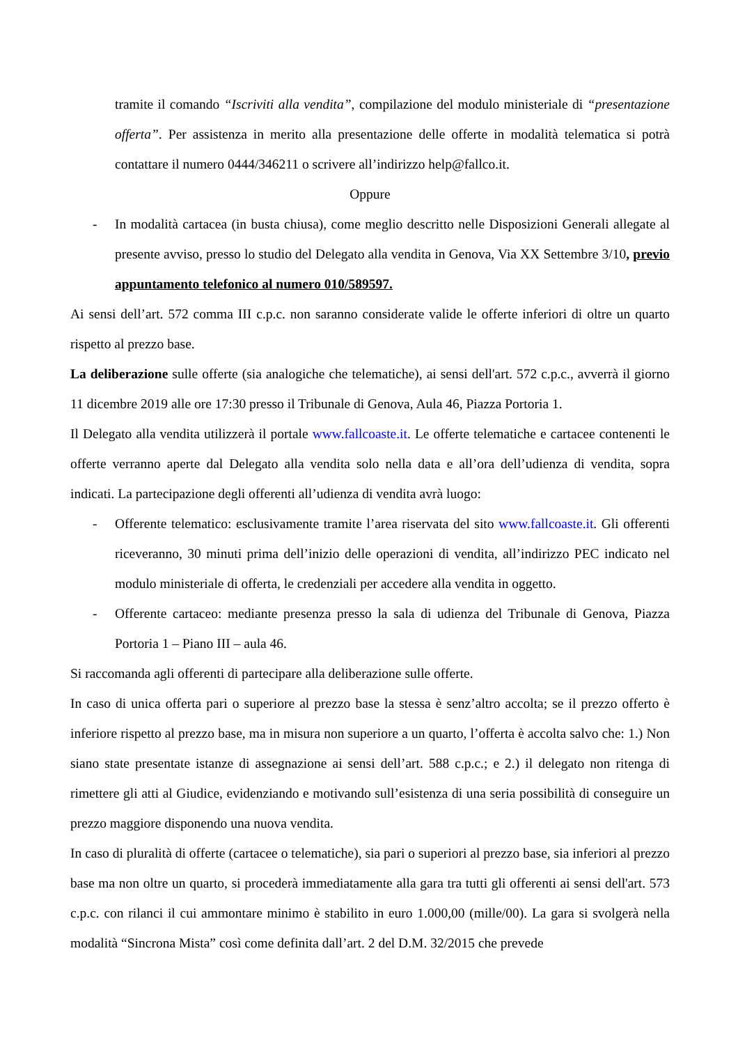tramite il comando “Iscriviti alla vendita”, compilazione del modulo ministeriale di “presentazione offerta”. Per assistenza in merito alla presentazione delle offerte in modalità telematica si potrà contattare il numero 0444/346211 o scrivere all’indirizzo help@fallco.it.
Oppure
- In modalità cartacea (in busta chiusa), come meglio descritto nelle Disposizioni Generali allegate al presente avviso, presso lo studio del Delegato alla vendita in Genova, Via XX Settembre 3/10, previo appuntamento telefonico al numero 010/589597.
Ai sensi dell’art. 572 comma III c.p.c. non saranno considerate valide le offerte inferiori di oltre un quarto rispetto al prezzo base.
La deliberazione sulle offerte (sia analogiche che telematiche), ai sensi dell'art. 572 c.p.c., avverrà il giorno 11 dicembre 2019 alle ore 17:30 presso il Tribunale di Genova, Aula 46, Piazza Portoria 1.
Il Delegato alla vendita utilizzerà il portale www.fallcoaste.it. Le offerte telematiche e cartacee contenenti le offerte verranno aperte dal Delegato alla vendita solo nella data e all’ora dell’udienza di vendita, sopra indicati. La partecipazione degli offerenti all’udienza di vendita avrà luogo:
- Offerente telematico: esclusivamente tramite l’area riservata del sito www.fallcoaste.it. Gli offerenti riceveranno, 30 minuti prima dell’inizio delle operazioni di vendita, all’indirizzo PEC indicato nel modulo ministeriale di offerta, le credenziali per accedere alla vendita in oggetto.
- Offerente cartaceo: mediante presenza presso la sala di udienza del Tribunale di Genova, Piazza Portoria 1 – Piano III – aula 46.
Si raccomanda agli offerenti di partecipare alla deliberazione sulle offerte.
In caso di unica offerta pari o superiore al prezzo base la stessa è senz’altro accolta; se il prezzo offerto è inferiore rispetto al prezzo base, ma in misura non superiore a un quarto, l’offerta è accolta salvo che: 1.) Non siano state presentate istanze di assegnazione ai sensi dell’art. 588 c.p.c.; e 2.) il delegato non ritenga di rimettere gli atti al Giudice, evidenziando e motivando sull’esistenza di una seria possibilità di conseguire un prezzo maggiore disponendo una nuova vendita.
In caso di pluralità di offerte (cartacee o telematiche), sia pari o superiori al prezzo base, sia inferiori al prezzo base ma non oltre un quarto, si procederà immediatamente alla gara tra tutti gli offerenti ai sensi dell'art. 573 c.p.c. con rilanci il cui ammontare minimo è stabilito in euro 1.000,00 (mille/00). La gara si svolgerà nella modalità “Sincrona Mista” così come definita dall’art. 2 del D.M. 32/2015 che prevede